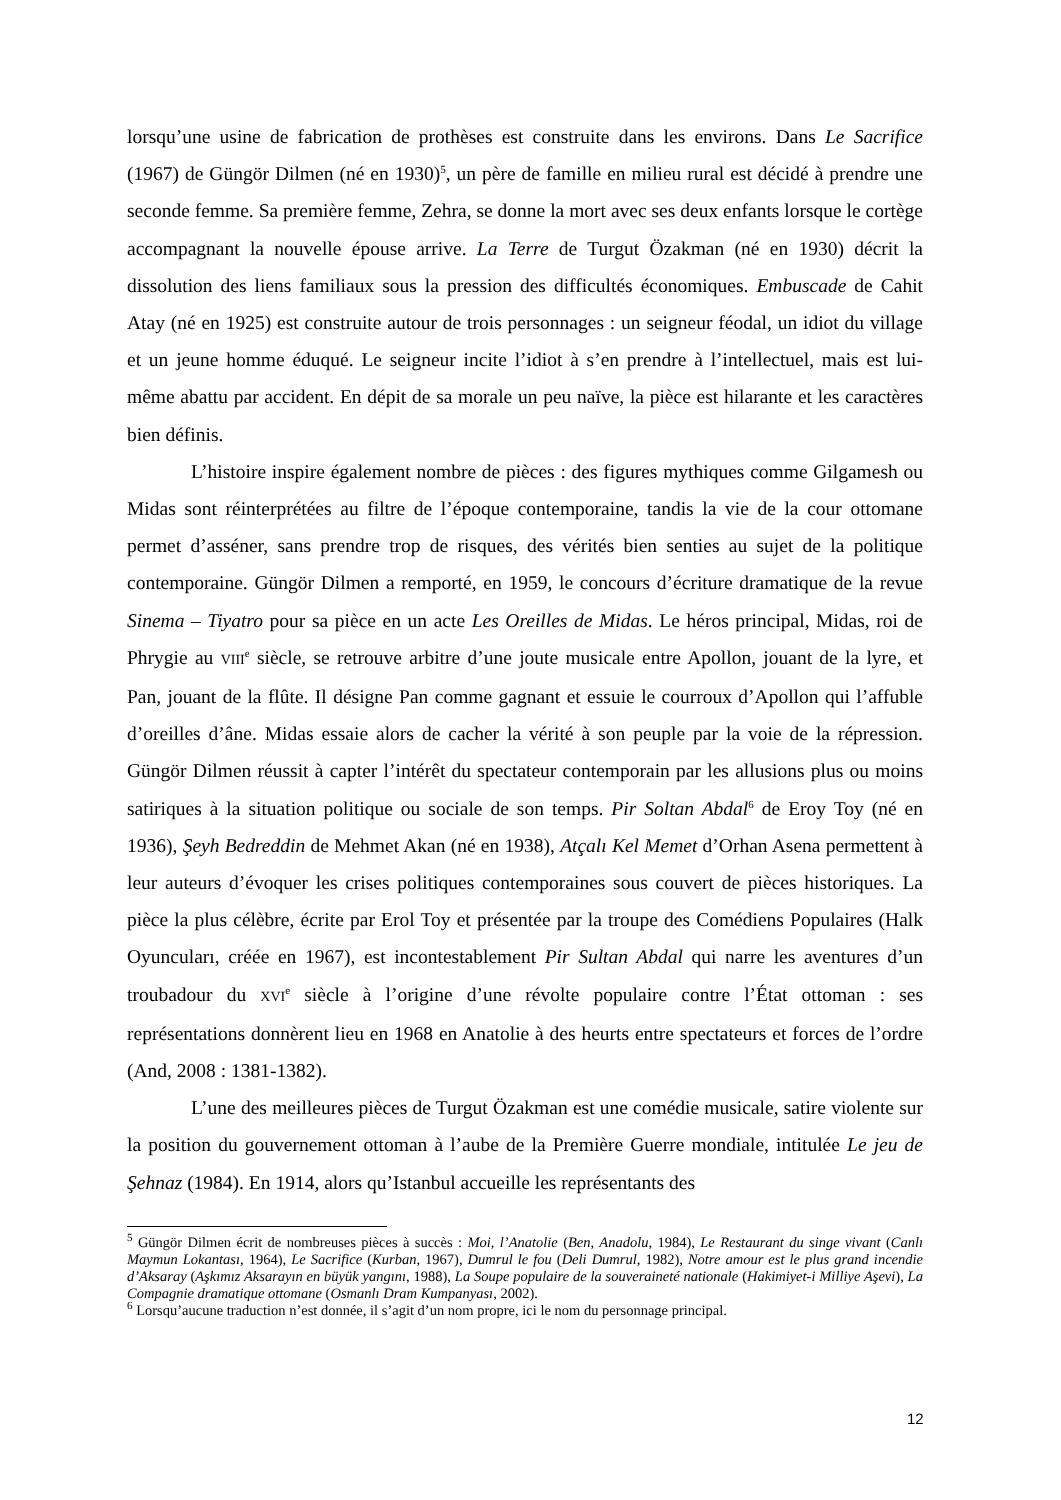lorsqu’une usine de fabrication de prothèses est construite dans les environs. Dans Le Sacrifice (1967) de Güngör Dilmen (né en 1930)<sup>5</sup>, un père de famille en milieu rural est décidé à prendre une seconde femme. Sa première femme, Zehra, se donne la mort avec ses deux enfants lorsque le cortège accompagnant la nouvelle épouse arrive. La Terre de Turgut Özakman (né en 1930) décrit la dissolution des liens familiaux sous la pression des difficultés économiques. Embuscade de Cahit Atay (né en 1925) est construite autour de trois personnages : un seigneur féodal, un idiot du village et un jeune homme éduqué. Le seigneur incite l’idiot à s’en prendre à l’intellectuel, mais est lui-même abattu par accident. En dépit de sa morale un peu naïve, la pièce est hilarante et les caractères bien définis.
L’histoire inspire également nombre de pièces : des figures mythiques comme Gilgamesh ou Midas sont réinterprétées au filtre de l’époque contemporaine, tandis la vie de la cour ottomane permet d’asséner, sans prendre trop de risques, des vérités bien senties au sujet de la politique contemporaine. Güngör Dilmen a remporté, en 1959, le concours d’écriture dramatique de la revue Sinema – Tiyatro pour sa pièce en un acte Les Oreilles de Midas. Le héros principal, Midas, roi de Phrygie au VIII<sup>e</sup> siècle, se retrouve arbitre d’une joute musicale entre Apollon, jouant de la lyre, et Pan, jouant de la flûte. Il désigne Pan comme gagnant et essuie le courroux d’Apollon qui l’affuble d’oreilles d’âne. Midas essaie alors de cacher la vérité à son peuple par la voie de la répression. Güngör Dilmen réussit à capter l’intérêt du spectateur contemporain par les allusions plus ou moins satiriques à la situation politique ou sociale de son temps. Pir Soltan Abdal<sup>6</sup> de Eroy Toy (né en 1936), Şeyh Bedreddin de Mehmet Akan (né en 1938), Atçalı Kel Memet d’Orhan Asena permettent à leur auteurs d’évoquer les crises politiques contemporaines sous couvert de pièces historiques. La pièce la plus célèbre, écrite par Erol Toy et présentée par la troupe des Comédiens Populaires (Halk Oyuncuları, créée en 1967), est incontestablement Pir Sultan Abdal qui narre les aventures d’un troubadour du XVI<sup>e</sup> siècle à l’origine d’une révolte populaire contre l’État ottoman : ses représentations donnèrent lieu en 1968 en Anatolie à des heurts entre spectateurs et forces de l’ordre (And, 2008 : 1381-1382).
L’une des meilleures pièces de Turgut Özakman est une comédie musicale, satire violente sur la position du gouvernement ottoman à l’aube de la Première Guerre mondiale, intitulée Le jeu de Şehnaz (1984). En 1914, alors qu’Istanbul accueille les représentants des
<sup>5</sup> Güngör Dilmen écrit de nombreuses pièces à succès : Moi, l’Anatolie (Ben, Anadolu, 1984), Le Restaurant du singe vivant (Canlı Maymun Lokantası, 1964), Le Sacrifice (Kurban, 1967), Dumrul le fou (Deli Dumrul, 1982), Notre amour est le plus grand incendie d’Aksaray (Aşkımız Aksarayın en büyük yangını, 1988), La Soupe populaire de la souveraineté nationale (Hakimiyet-i Milliye Aşevi), La Compagnie dramatique ottomane (Osmanlı Dram Kumpanyası, 2002).
<sup>6</sup> Lorsqu’aucune traduction n’est donnée, il s’agit d’un nom propre, ici le nom du personnage principal.
12